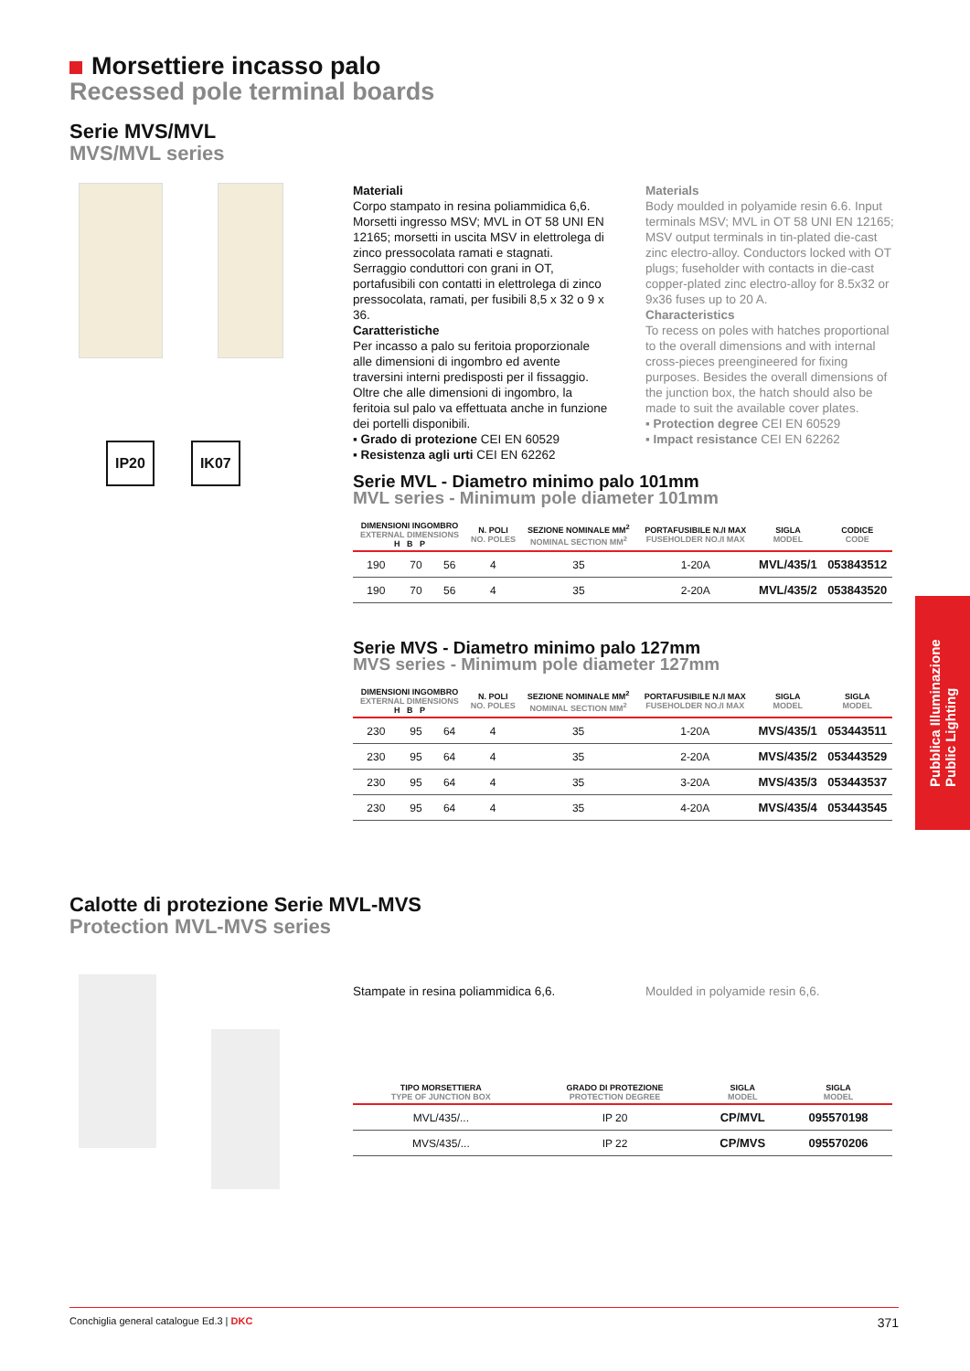Morsettiere incasso palo
Recessed pole terminal boards
Serie MVS/MVL
MVS/MVL series
IP20 IK07
Materiali
Corpo stampato in resina poliammidica 6,6. Morsetti ingresso MSV; MVL in OT 58 UNI EN 12165; morsetti in uscita MSV in elettrolega di zinco pressocolata ramati e stagnati. Serraggio conduttori con grani in OT, portafusibili con contatti in elettrolega di zinco pressocolata, ramati, per fusibili 8,5 x 32 o 9 x 36.
Caratteristiche
Per incasso a palo su feritoia proporzionale alle dimensioni di ingombro ed avente traversini interni predisposti per il fissaggio. Oltre che alle dimensioni di ingombro, la feritoia sul palo va effettuata anche in funzione dei portelli disponibili.
▪ Grado di protezione CEI EN 60529
▪ Resistenza agli urti CEI EN 62262
Materials
Body moulded in polyamide resin 6.6. Input terminals MSV; MVL in OT 58 UNI EN 12165; MSV output terminals in tin-plated die-cast zinc electro-alloy. Conductors locked with OT plugs; fuseholder with contacts in die-cast copper-plated zinc electro-alloy for 8.5x32 or 9x36 fuses up to 20 A.
Characteristics
To recess on poles with hatches proportional to the overall dimensions and with internal cross-pieces preengineered for fixing purposes. Besides the overall dimensions of the junction box, the hatch should also be made to suit the available cover plates.
▪ Protection degree CEI EN 60529
▪ Impact resistance CEI EN 62262
Serie MVL - Diametro minimo palo 101mm
MVL series - Minimum pole diameter 101mm
| DIMENSIONI INGOMBRO EXTERNAL DIMENSIONS H B P | | | N. POLI NO. POLES | SEZIONE NOMINALE MM<sup>2</sup> NOMINAL SECTION MM<sup>2</sup> | PORTAFUSIBILE N./I MAX FUSEHOLDER NO./I MAX | SIGLA MODEL | CODICE CODE |
| --- | --- | --- | --- | --- | --- | --- | --- |
| 190 | 70 | 56 | 4 | 35 | 1-20A | MVL/435/1 | 053843512 |
| 190 | 70 | 56 | 4 | 35 | 2-20A | MVL/435/2 | 053843520 |
Serie MVS - Diametro minimo palo 127mm
MVS series - Minimum pole diameter 127mm
| DIMENSIONI INGOMBRO EXTERNAL DIMENSIONS H B P | | | N. POLI NO. POLES | SEZIONE NOMINALE MM<sup>2</sup> NOMINAL SECTION MM<sup>2</sup> | PORTAFUSIBILE N./I MAX FUSEHOLDER NO./I MAX | SIGLA MODEL | SIGLA MODEL |
| --- | --- | --- | --- | --- | --- | --- | --- |
| 230 | 95 | 64 | 4 | 35 | 1-20A | MVS/435/1 | 053443511 |
| 230 | 95 | 64 | 4 | 35 | 2-20A | MVS/435/2 | 053443529 |
| 230 | 95 | 64 | 4 | 35 | 3-20A | MVS/435/3 | 053443537 |
| 230 | 95 | 64 | 4 | 35 | 4-20A | MVS/435/4 | 053443545 |
Calotte di protezione Serie MVL-MVS
Protection MVL-MVS series
Stampate in resina poliammidica 6,6.
Moulded in polyamide resin 6,6.
| TIPO MORSETTIERA TYPE OF JUNCTION BOX | GRADO DI PROTEZIONE PROTECTION DEGREE | SIGLA MODEL | SIGLA MODEL |
| --- | --- | --- | --- |
| MVL/435/... | IP 20 | CP/MVL | 095570198 |
| MVS/435/... | IP 22 | CP/MVS | 095570206 |
Pubblica Illuminazione
Public Lighting
Conchiglia general catalogue Ed.3 | DKC 371